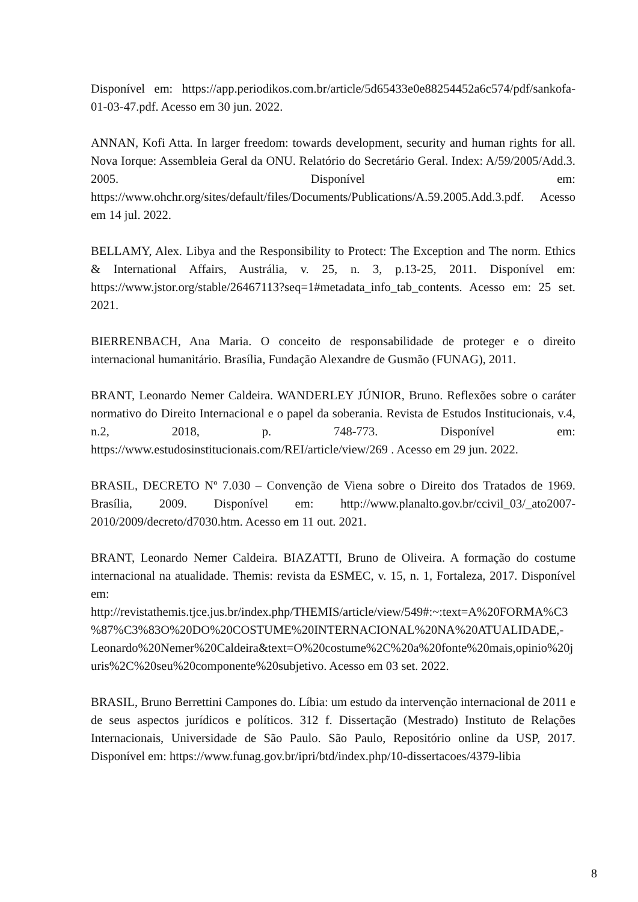Disponível em: https://app.periodikos.com.br/article/5d65433e0e88254452a6c574/pdf/sankofa-01-03-47.pdf. Acesso em 30 jun. 2022.
ANNAN, Kofi Atta. In larger freedom: towards development, security and human rights for all. Nova Iorque: Assembleia Geral da ONU. Relatório do Secretário Geral. Index: A/59/2005/Add.3. 2005. Disponível em: https://www.ohchr.org/sites/default/files/Documents/Publications/A.59.2005.Add.3.pdf. Acesso em 14 jul. 2022.
BELLAMY, Alex. Libya and the Responsibility to Protect: The Exception and The norm. Ethics & International Affairs, Austrália, v. 25, n. 3, p.13-25, 2011. Disponível em: https://www.jstor.org/stable/26467113?seq=1#metadata_info_tab_contents. Acesso em: 25 set. 2021.
BIERRENBACH, Ana Maria. O conceito de responsabilidade de proteger e o direito internacional humanitário. Brasília, Fundação Alexandre de Gusmão (FUNAG), 2011.
BRANT, Leonardo Nemer Caldeira. WANDERLEY JÚNIOR, Bruno. Reflexões sobre o caráter normativo do Direito Internacional e o papel da soberania. Revista de Estudos Institucionais, v.4, n.2, 2018, p. 748-773. Disponível em: https://www.estudosinstitucionais.com/REI/article/view/269 . Acesso em 29 jun. 2022.
BRASIL, DECRETO Nº 7.030 – Convenção de Viena sobre o Direito dos Tratados de 1969. Brasília, 2009. Disponível em: http://www.planalto.gov.br/ccivil_03/_ato2007-2010/2009/decreto/d7030.htm. Acesso em 11 out. 2021.
BRANT, Leonardo Nemer Caldeira. BIAZATTI, Bruno de Oliveira. A formação do costume internacional na atualidade. Themis: revista da ESMEC, v. 15, n. 1, Fortaleza, 2017. Disponível em: http://revistathemis.tjce.jus.br/index.php/THEMIS/article/view/549#:~:text=A%20FORMA%C3%87%C3%83O%20DO%20COSTUME%20INTERNACIONAL%20NA%20ATUALIDADE,-Leonardo%20Nemer%20Caldeira&text=O%20costume%2C%20a%20fonte%20mais,opinio%20juris%2C%20seu%20componente%20subjetivo. Acesso em 03 set. 2022.
BRASIL, Bruno Berrettini Campones do. Líbia: um estudo da intervenção internacional de 2011 e de seus aspectos jurídicos e políticos. 312 f. Dissertação (Mestrado) Instituto de Relações Internacionais, Universidade de São Paulo. São Paulo, Repositório online da USP, 2017. Disponível em: https://www.funag.gov.br/ipri/btd/index.php/10-dissertacoes/4379-libia
8